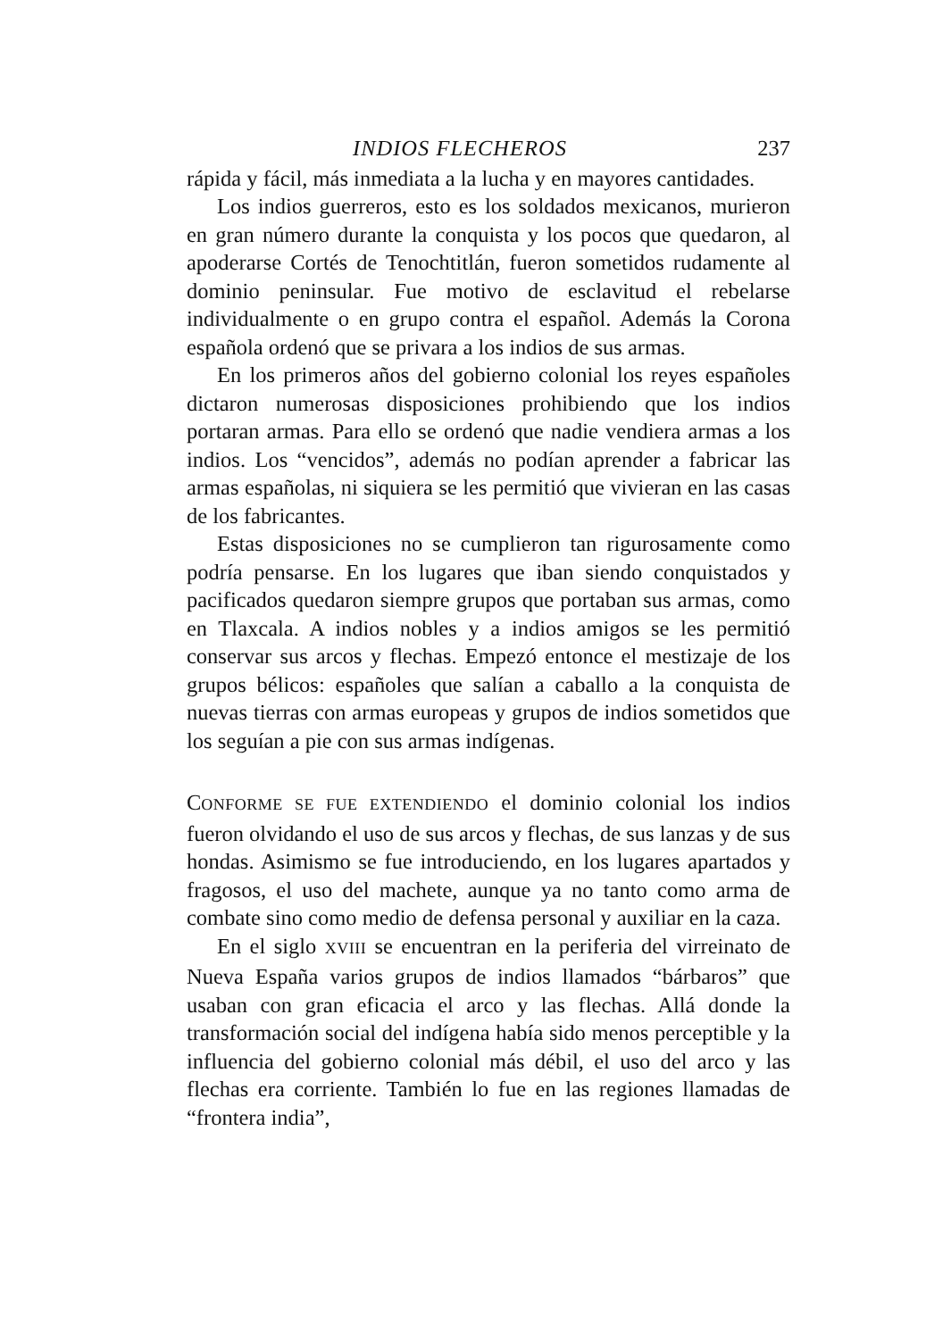INDIOS FLECHEROS 237
rápida y fácil, más inmediata a la lucha y en mayores cantidades.
Los indios guerreros, esto es los soldados mexicanos, murieron en gran número durante la conquista y los pocos que quedaron, al apoderarse Cortés de Tenochtitlán, fueron sometidos rudamente al dominio peninsular. Fue motivo de esclavitud el rebelarse individualmente o en grupo contra el español. Además la Corona española ordenó que se privara a los indios de sus armas.
En los primeros años del gobierno colonial los reyes españoles dictaron numerosas disposiciones prohibiendo que los indios portaran armas. Para ello se ordenó que nadie vendiera armas a los indios. Los “vencidos”, además no podían aprender a fabricar las armas españolas, ni siquiera se les permitió que vivieran en las casas de los fabricantes.
Estas disposiciones no se cumplieron tan rigurosamente como podría pensarse. En los lugares que iban siendo conquistados y pacificados quedaron siempre grupos que portaban sus armas, como en Tlaxcala. A indios nobles y a indios amigos se les permitió conservar sus arcos y flechas. Empezó entonce el mestizaje de los grupos bélicos: españoles que salían a caballo a la conquista de nuevas tierras con armas europeas y grupos de indios sometidos que los seguían a pie con sus armas indígenas.
CONFORME SE FUE EXTENDIENDO el dominio colonial los indios fueron olvidando el uso de sus arcos y flechas, de sus lanzas y de sus hondas. Asimismo se fue introduciendo, en los lugares apartados y fragosos, el uso del machete, aunque ya no tanto como arma de combate sino como medio de defensa personal y auxiliar en la caza.
En el siglo XVIII se encuentran en la periferia del virreinato de Nueva España varios grupos de indios llamados “bárbaros” que usaban con gran eficacia el arco y las flechas. Allá donde la transformación social del indígena había sido menos perceptible y la influencia del gobierno colonial más débil, el uso del arco y las flechas era corriente. También lo fue en las regiones llamadas de “frontera india”,